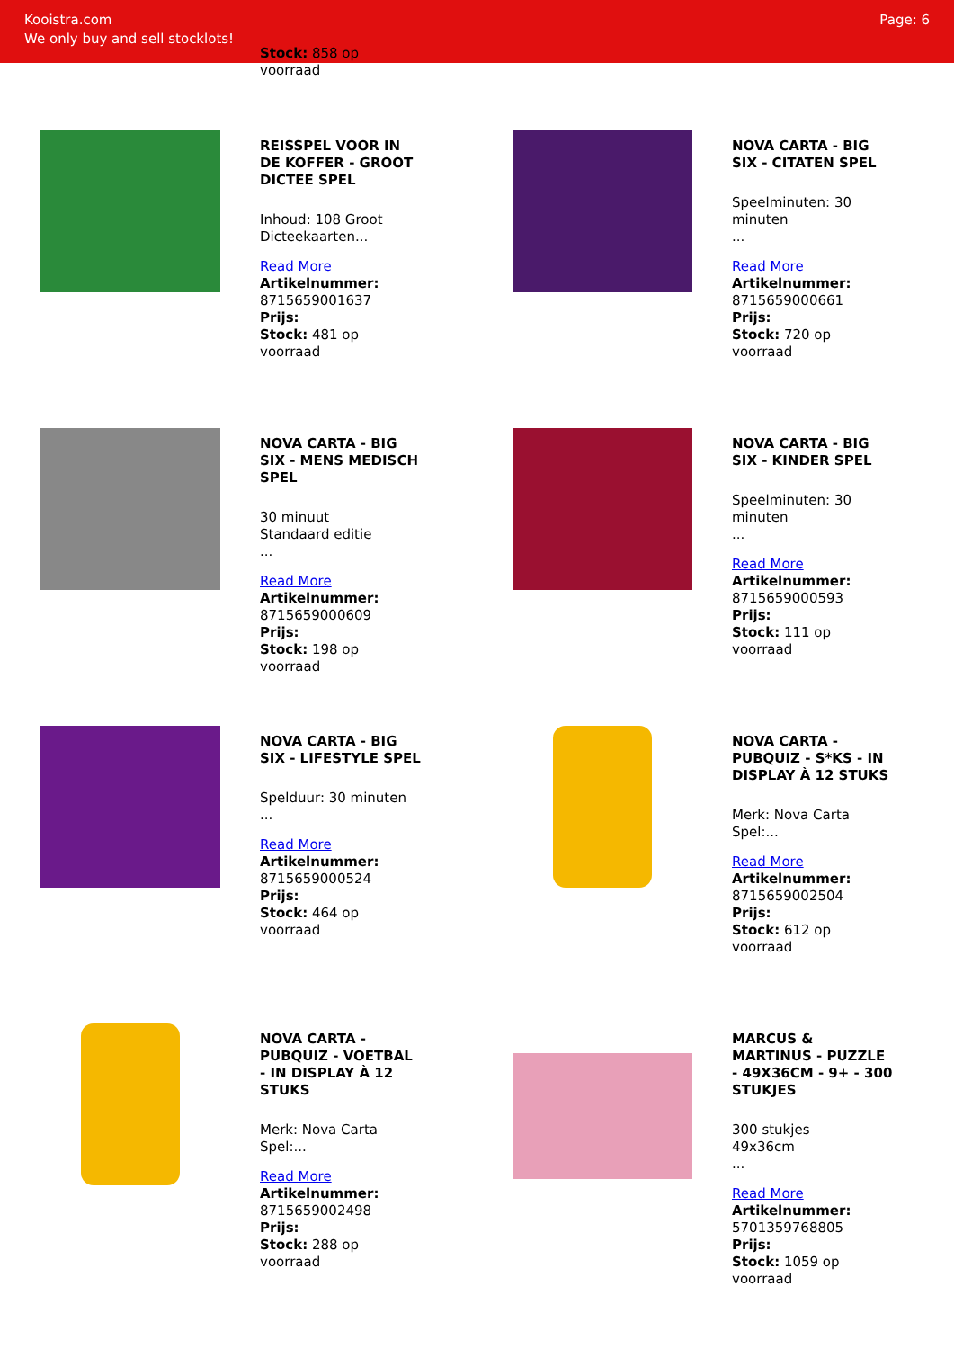Kooistra.com
We only buy and sell stocklots!
Page: 6
Stock: 858 op
voorraad
REISSPEL VOOR IN DE KOFFER - GROOT DICTEE SPEL
Inhoud: 108 Groot Dicteekaarten...
Read More
Artikelnummer:
8715659001637
Prijs:
Stock: 481 op
voorraad
NOVA CARTA - BIG SIX - CITATEN SPEL
Speelminuten: 30 minuten
...
Read More
Artikelnummer:
8715659000661
Prijs:
Stock: 720 op
voorraad
NOVA CARTA - BIG SIX - MENS MEDISCH SPEL
30 minuut
Standaard editie
...
Read More
Artikelnummer:
8715659000609
Prijs:
Stock: 198 op
voorraad
NOVA CARTA - BIG SIX - KINDER SPEL
Speelminuten: 30 minuten
...
Read More
Artikelnummer:
8715659000593
Prijs:
Stock: 111 op
voorraad
NOVA CARTA - BIG SIX - LIFESTYLE SPEL
Spelduur: 30 minuten
...
Read More
Artikelnummer:
8715659000524
Prijs:
Stock: 464 op
voorraad
NOVA CARTA - PUBQUIZ - S*KS - IN DISPLAY À 12 STUKS
Merk: Nova Carta
Spel:...
Read More
Artikelnummer:
8715659002504
Prijs:
Stock: 612 op
voorraad
NOVA CARTA - PUBQUIZ - VOETBAL - IN DISPLAY À 12 STUKS
Merk: Nova Carta
Spel:...
Read More
Artikelnummer:
8715659002498
Prijs:
Stock: 288 op
voorraad
MARCUS & MARTINUS - PUZZLE - 49X36CM - 9+ - 300 STUKJES
300 stukjes
49x36cm
...
Read More
Artikelnummer:
5701359768805
Prijs:
Stock: 1059 op
voorraad